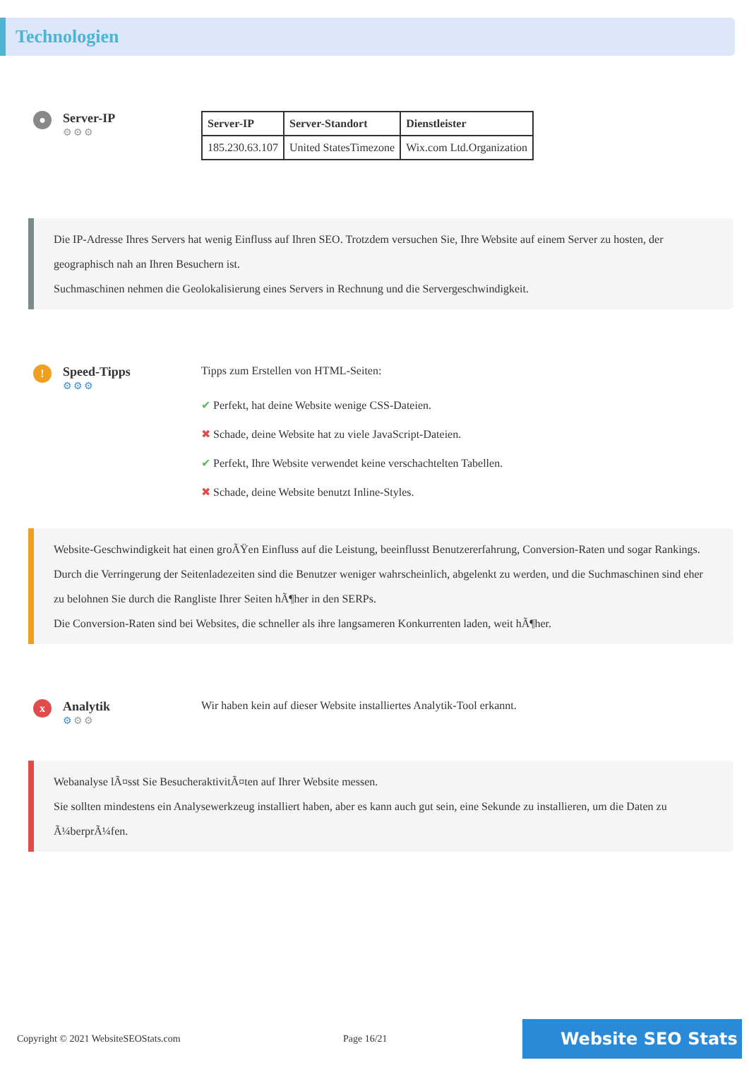Technologien
●
Server-IP
⚙⚙⚙
| Server-IP | Server-Standort | Dienstleister |
| --- | --- | --- |
| 185.230.63.107 | United StatesTimezone | Wix.com Ltd.Organization |
Die IP-Adresse Ihres Servers hat wenig Einfluss auf Ihren SEO. Trotzdem versuchen Sie, Ihre Website auf einem Server zu hosten, der geographisch nah an Ihren Besuchern ist.
Suchmaschinen nehmen die Geolokalisierung eines Servers in Rechnung und die Servergeschwindigkeit.
!
Speed-Tipps
⚙⚙⚙
Tipps zum Erstellen von HTML-Seiten:
✔ Perfekt, hat deine Website wenige CSS-Dateien.
✖ Schade, deine Website hat zu viele JavaScript-Dateien.
✔ Perfekt, Ihre Website verwendet keine verschachtelten Tabellen.
✖ Schade, deine Website benutzt Inline-Styles.
Website-Geschwindigkeit hat einen groÃŸen Einfluss auf die Leistung, beeinflusst Benutzererfahrung, Conversion-Raten und sogar Rankings.
Durch die Verringerung der Seitenladezeiten sind die Benutzer weniger wahrscheinlich, abgelenkt zu werden, und die Suchmaschinen sind eher zu belohnen Sie durch die Rangliste Ihrer Seiten hÃ¶her in den SERPs.
Die Conversion-Raten sind bei Websites, die schneller als ihre langsameren Konkurrenten laden, weit hÃ¶her.
x
Analytik
⚙⚙⚙
Wir haben kein auf dieser Website installiertes Analytik-Tool erkannt.
Webanalyse lÃ¤sst Sie BesucheraktivitÃ¤ten auf Ihrer Website messen.
Sie sollten mindestens ein Analysewerkzeug installiert haben, aber es kann auch gut sein, eine Sekunde zu installieren, um die Daten zu Ã¼berprÃ¼fen.
Copyright © 2021 WebsiteSEOStats.com Page 16/21
Website SEO Stats